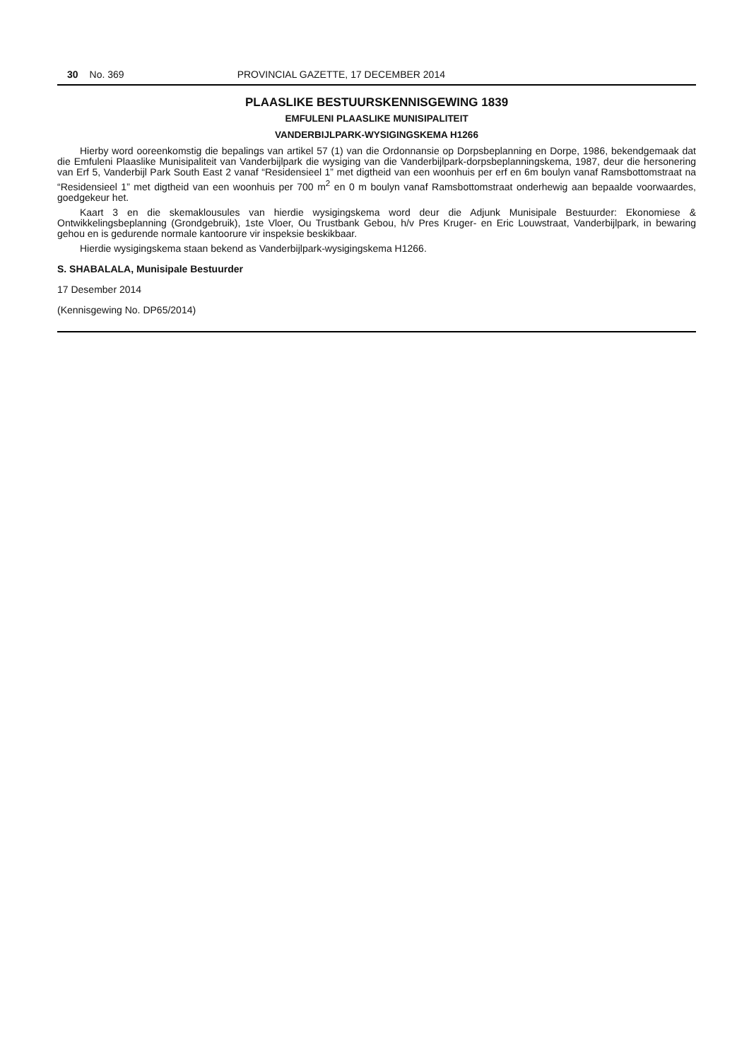30 No. 369 PROVINCIAL GAZETTE, 17 DECEMBER 2014
PLAASLIKE BESTUURSKENNISGEWING 1839
EMFULENI PLAASLIKE MUNISIPALITEIT
VANDERBIJLPARK-WYSIGINGSKEMA H1266
Hierby word ooreenkomstig die bepalings van artikel 57 (1) van die Ordonnansie op Dorpsbeplanning en Dorpe, 1986, bekendgemaak dat die Emfuleni Plaaslike Munisipaliteit van Vanderbijlpark die wysiging van die Vanderbijlpark-dorpsbeplanningskema, 1987, deur die hersonering van Erf 5, Vanderbijl Park South East 2 vanaf “Residensieel 1” met digtheid van een woonhuis per erf en 6m boulyn vanaf Ramsbottomstraat na “Residensieel 1” met digtheid van een woonhuis per 700 m<sup>2</sup> en 0 m boulyn vanaf Ramsbottomstraat onderhewig aan bepaalde voorwaardes, goedgekeur het.
Kaart 3 en die skemaklousules van hierdie wysigingskema word deur die Adjunk Munisipale Bestuurder: Ekonomiese & Ontwikkelingsbeplanning (Grondgebruik), 1ste Vloer, Ou Trustbank Gebou, h/v Pres Kruger- en Eric Louwstraat, Vanderbijlpark, in bewaring gehou en is gedurende normale kantoorure vir inspeksie beskikbaar.
Hierdie wysigingskema staan bekend as Vanderbijlpark-wysigingskema H1266.
S. SHABALALA, Munisipale Bestuurder
17 Desember 2014
(Kennisgewing No. DP65/2014)